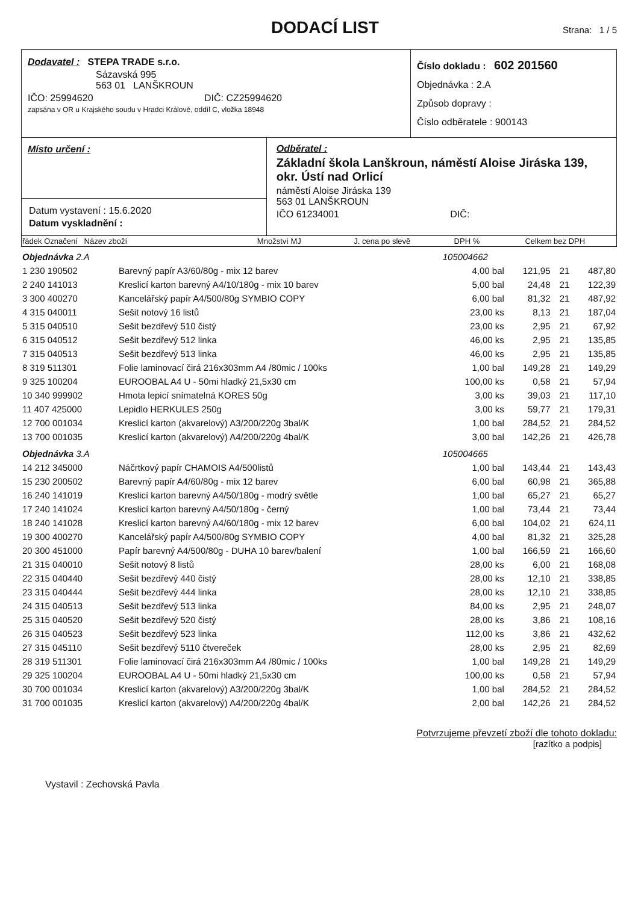DODACÍ LIST
Strana: 1 / 5
Dodavatel : STEPA TRADE s.r.o.
Sázavská 995
563 01 LANŠKROUN
IČO: 25994620 DIČ: CZ25994620
zapsána v OR u Krajského soudu v Hradci Králové, oddíl C, vložka 18948
Číslo dokladu : 602 201560
Objednávka : 2.A
Způsob dopravy :
Číslo odběratele : 900143
Místo určení :
Datum vystavení : 15.6.2020
Datum vyskladnění :
Odběratel :
Základní škola Lanškroun, náměstí Aloise Jiráska 139, okr. Ústí nad Orlicí
náměstí Aloise Jiráska 139
563 01 LANŠKROUN
IČO 61234001 DIČ:
| řádek Označení Název zboží | Množství MJ | J. cena po slevě | DPH % | Celkem bez DPH |
| --- | --- | --- | --- | --- |
| Objednávka 2.A | | 105004662 | | | |
| 1 230 190502 | Barevný papír A3/60/80g - mix 12 barev | 4,00 bal | 121,95 | 21 | 487,80 |
| 2 240 141013 | Kreslicí karton barevný A4/10/180g - mix 10 barev | 5,00 bal | 24,48 | 21 | 122,39 |
| 3 300 400270 | Kancelářský papír A4/500/80g SYMBIO COPY | 6,00 bal | 81,32 | 21 | 487,92 |
| 4 315 040011 | Sešit notový 16 listů | 23,00 ks | 8,13 | 21 | 187,04 |
| 5 315 040510 | Sešit bezdřevý 510 čistý | 23,00 ks | 2,95 | 21 | 67,92 |
| 6 315 040512 | Sešit bezdřevý 512 linka | 46,00 ks | 2,95 | 21 | 135,85 |
| 7 315 040513 | Sešit bezdřevý 513 linka | 46,00 ks | 2,95 | 21 | 135,85 |
| 8 319 511301 | Folie laminovací čirá 216x303mm A4 /80mic / 100ks | 1,00 bal | 149,28 | 21 | 149,29 |
| 9 325 100204 | EUROOBAL A4 U - 50mi hladký 21,5x30 cm | 100,00 ks | 0,58 | 21 | 57,94 |
| 10 340 999902 | Hmota lepicí snímatelná KORES 50g | 3,00 ks | 39,03 | 21 | 117,10 |
| 11 407 425000 | Lepidlo HERKULES 250g | 3,00 ks | 59,77 | 21 | 179,31 |
| 12 700 001034 | Kreslicí karton (akvarelový) A3/200/220g 3bal/K | 1,00 bal | 284,52 | 21 | 284,52 |
| 13 700 001035 | Kreslicí karton (akvarelový) A4/200/220g 4bal/K | 3,00 bal | 142,26 | 21 | 426,78 |
| Objednávka 3.A | | 105004665 | | | |
| 14 212 345000 | Náčrtkový papír CHAMOIS A4/500listů | 1,00 bal | 143,44 | 21 | 143,43 |
| 15 230 200502 | Barevný papír A4/60/80g - mix 12 barev | 6,00 bal | 60,98 | 21 | 365,88 |
| 16 240 141019 | Kreslicí karton barevný A4/50/180g - modrý světle | 1,00 bal | 65,27 | 21 | 65,27 |
| 17 240 141024 | Kreslicí karton barevný A4/50/180g - černý | 1,00 bal | 73,44 | 21 | 73,44 |
| 18 240 141028 | Kreslicí karton barevný A4/60/180g - mix 12 barev | 6,00 bal | 104,02 | 21 | 624,11 |
| 19 300 400270 | Kancelářský papír A4/500/80g SYMBIO COPY | 4,00 bal | 81,32 | 21 | 325,28 |
| 20 300 451000 | Papír barevný A4/500/80g - DUHA 10 barev/balení | 1,00 bal | 166,59 | 21 | 166,60 |
| 21 315 040010 | Sešit notový 8 listů | 28,00 ks | 6,00 | 21 | 168,08 |
| 22 315 040440 | Sešit bezdřevý 440 čistý | 28,00 ks | 12,10 | 21 | 338,85 |
| 23 315 040444 | Sešit bezdřevý 444 linka | 28,00 ks | 12,10 | 21 | 338,85 |
| 24 315 040513 | Sešit bezdřevý 513 linka | 84,00 ks | 2,95 | 21 | 248,07 |
| 25 315 040520 | Sešit bezdřevý 520 čistý | 28,00 ks | 3,86 | 21 | 108,16 |
| 26 315 040523 | Sešit bezdřevý 523 linka | 112,00 ks | 3,86 | 21 | 432,62 |
| 27 315 045110 | Sešit bezdřevý 5110 čtvereček | 28,00 ks | 2,95 | 21 | 82,69 |
| 28 319 511301 | Folie laminovací čirá 216x303mm A4 /80mic / 100ks | 1,00 bal | 149,28 | 21 | 149,29 |
| 29 325 100204 | EUROOBAL A4 U - 50mi hladký 21,5x30 cm | 100,00 ks | 0,58 | 21 | 57,94 |
| 30 700 001034 | Kreslicí karton (akvarelový) A3/200/220g 3bal/K | 1,00 bal | 284,52 | 21 | 284,52 |
| 31 700 001035 | Kreslicí karton (akvarelový) A4/200/220g 4bal/K | 2,00 bal | 142,26 | 21 | 284,52 |
Potvrzujeme převzetí zboží dle tohoto dokladu:
[razítko a podpis]
Vystavil : Zechovská Pavla